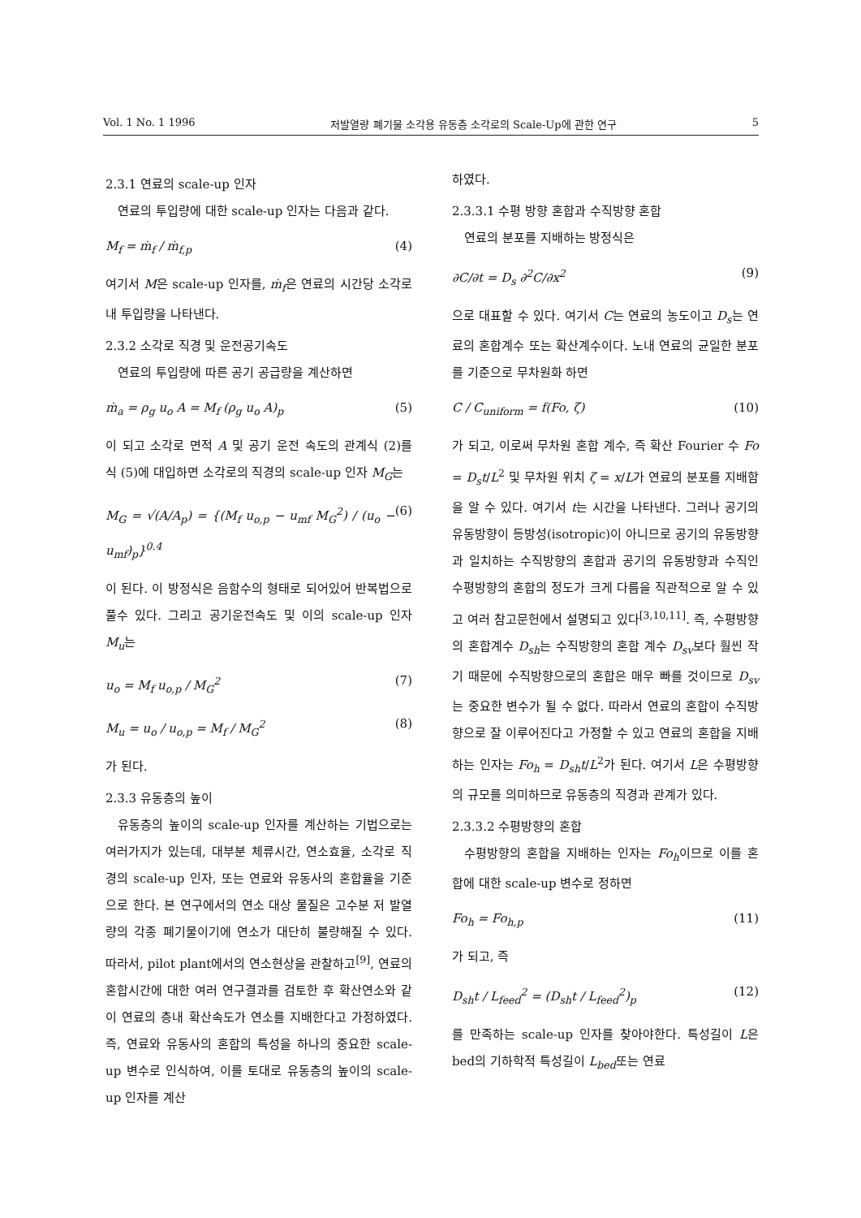Vol. 1 No. 1 1996 저발열량 폐기물 소각용 유동층 소각로의 Scale-Up에 관한 연구 5
2.3.1 연료의 scale-up 인자
연료의 투입량에 대한 scale-up 인자는 다음과 같다.
M<sub>f</sub> = ṁ<sub>f</sub> / ṁ<sub>f,p</sub> (4)
여기서 M은 scale-up 인자를, ṁ<sub>f</sub>은 연료의 시간당 소각로내 투입량을 나타낸다.
2.3.2 소각로 직경 및 운전공기속도
연료의 투입량에 따른 공기 공급량을 계산하면
ṁ<sub>a</sub> = ρ<sub>g</sub> u<sub>o</sub> A = M<sub>f</sub> (ρ<sub>g</sub> u<sub>o</sub> A)<sub>p</sub> (5)
이 되고 소각로 면적 A 및 공기 운전 속도의 관계식 (2)를 식 (5)에 대입하면 소각로의 직경의 scale-up 인자 M<sub>G</sub>는
M<sub>G</sub> = √(A/A<sub>p</sub>) = {(M<sub>f</sub> u<sub>o,p</sub> − u<sub>mf</sub> M<sub>G</sub><sup>2</sup>) / (u<sub>o</sub> − u<sub>mf</sub>)<sub>p</sub>}<sup>0.4</sup> (6)
이 된다. 이 방정식은 음함수의 형태로 되어있어 반복법으로 풀수 있다. 그리고 공기운전속도 및 이의 scale-up 인자 M<sub>u</sub>는
u<sub>o</sub> = M<sub>f</sub> u<sub>o,p</sub> / M<sub>G</sub><sup>2</sup> (7)
M<sub>u</sub> = u<sub>o</sub> / u<sub>o,p</sub> = M<sub>f</sub> / M<sub>G</sub><sup>2</sup> (8)
가 된다.
2.3.3 유동층의 높이
유동층의 높이의 scale-up 인자를 계산하는 기법으로는 여러가지가 있는데, 대부분 체류시간, 연소효율, 소각로 직경의 scale-up 인자, 또는 연료와 유동사의 혼합율을 기준으로 한다. 본 연구에서의 연소 대상 물질은 고수분 저 발열량의 각종 폐기물이기에 연소가 대단히 불량해질 수 있다. 따라서, pilot plant에서의 연소현상을 관찰하고<sup>[9]</sup>, 연료의 혼합시간에 대한 여러 연구결과를 검토한 후 확산연소와 같이 연료의 층내 확산속도가 연소를 지배한다고 가정하였다. 즉, 연료와 유동사의 혼합의 특성을 하나의 중요한 scale-up 변수로 인식하여, 이를 토대로 유동층의 높이의 scale-up 인자를 계산
하였다.
2.3.3.1 수평 방향 혼합과 수직방향 혼합
연료의 분포를 지배하는 방정식은
∂C/∂t = D<sub>s</sub> ∂<sup>2</sup>C/∂x<sup>2</sup> (9)
으로 대표할 수 있다. 여기서 C는 연료의 농도이고 D<sub>s</sub>는 연료의 혼합계수 또는 확산계수이다. 노내 연료의 균일한 분포를 기준으로 무차원화 하면
C / C<sub>uniform</sub> = f(Fo, ζ) (10)
가 되고, 이로써 무차원 혼합 계수, 즉 확산 Fourier 수 Fo = D<sub>s</sub>t/L<sup>2</sup> 및 무차원 위치 ζ = x/L가 연료의 분포를 지배함을 알 수 있다. 여기서 t는 시간을 나타낸다. 그러나 공기의 유동방향이 등방성(isotropic)이 아니므로 공기의 유동방향과 일치하는 수직방향의 혼합과 공기의 유동방향과 수직인 수평방향의 혼합의 정도가 크게 다름을 직관적으로 알 수 있고 여러 참고문헌에서 설명되고 있다<sup>[3,10,11]</sup>. 즉, 수평방향의 혼합계수 D<sub>sh</sub>는 수직방향의 혼합 계수 D<sub>sv</sub>보다 훨씬 작기 때문에 수직방향으로의 혼합은 매우 빠를 것이므로 D<sub>sv</sub>는 중요한 변수가 될 수 없다. 따라서 연료의 혼합이 수직방향으로 잘 이루어진다고 가정할 수 있고 연료의 혼합을 지배하는 인자는 Fo<sub>h</sub> = D<sub>sh</sub>t/L<sup>2</sup>가 된다. 여기서 L은 수평방향의 규모를 의미하므로 유동층의 직경과 관계가 있다.
2.3.3.2 수평방향의 혼합
수평방향의 혼합을 지배하는 인자는 Fo<sub>h</sub>이므로 이를 혼합에 대한 scale-up 변수로 정하면
Fo<sub>h</sub> = Fo<sub>h,p</sub> (11)
가 되고, 즉
D<sub>sh</sub>t / L<sub>feed</sub><sup>2</sup> = (D<sub>sh</sub>t / L<sub>feed</sub><sup>2</sup>)<sub>p</sub> (12)
를 만족하는 scale-up 인자를 찾아야한다. 특성길이 L은 bed의 기하학적 특성길이 L<sub>bed</sub>또는 연료